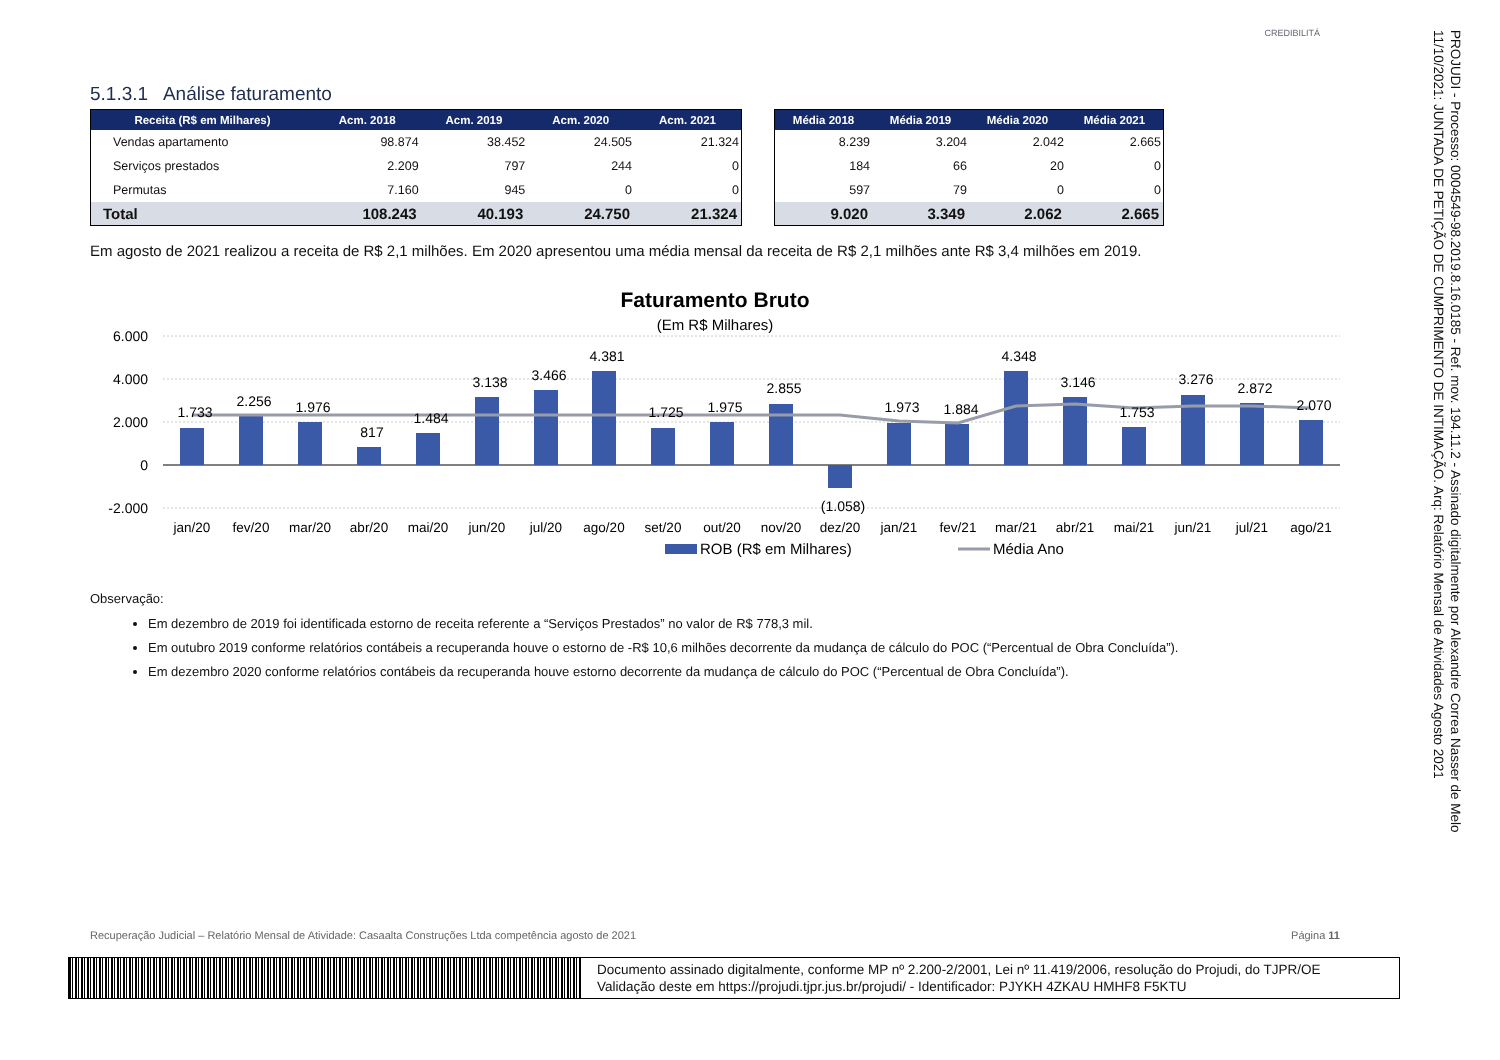CREDIBILITÁ
5.1.3.1 Análise faturamento
| Receita (R$ em Milhares) | Acm. 2018 | Acm. 2019 | Acm. 2020 | Acm. 2021 |
| --- | --- | --- | --- | --- |
| Vendas apartamento | 98.874 | 38.452 | 24.505 | 21.324 |
| Serviços prestados | 2.209 | 797 | 244 | 0 |
| Permutas | 7.160 | 945 | 0 | 0 |
| Total | 108.243 | 40.193 | 24.750 | 21.324 |
| Média 2018 | Média 2019 | Média 2020 | Média 2021 |
| --- | --- | --- | --- |
| 8.239 | 3.204 | 2.042 | 2.665 |
| 184 | 66 | 20 | 0 |
| 597 | 79 | 0 | 0 |
| 9.020 | 3.349 | 2.062 | 2.665 |
Em agosto de 2021 realizou a receita de R$ 2,1 milhões. Em 2020 apresentou uma média mensal da receita de R$ 2,1 milhões ante R$ 3,4 milhões em 2019.
Faturamento Bruto
(Em R$ Milhares)
6.000
4.000
2.000
0
-2.000
1.733
2.256
1.976
817
1.484
3.138
3.466
4.381
1.725
1.975
2.855
(1.058)
1.973
1.884
4.348
3.146
1.753
3.276
2.872
2.070
jan/20
fev/20
mar/20
abr/20
mai/20
jun/20
jul/20
ago/20
set/20
out/20
nov/20
dez/20
jan/21
fev/21
mar/21
abr/21
mai/21
jun/21
jul/21
ago/21
ROB (R$ em Milhares)
Média Ano
Observação:
Em dezembro de 2019 foi identificada estorno de receita referente a “Serviços Prestados” no valor de R$ 778,3 mil.
Em outubro 2019 conforme relatórios contábeis a recuperanda houve o estorno de -R$ 10,6 milhões decorrente da mudança de cálculo do POC (“Percentual de Obra Concluída”).
Em dezembro 2020 conforme relatórios contábeis da recuperanda houve estorno decorrente da mudança de cálculo do POC (“Percentual de Obra Concluída”).
Recuperação Judicial – Relatório Mensal de Atividade: Casaalta Construções Ltda competência agosto de 2021 Página 11
Documento assinado digitalmente, conforme MP nº 2.200-2/2001, Lei nº 11.419/2006, resolução do Projudi, do TJPR/OE
Validação deste em https://projudi.tjpr.jus.br/projudi/ - Identificador: PJYKH 4ZKAU HMHF8 F5KTU
PROJUDI - Processo: 0004549-98.2019.8.16.0185 - Ref. mov. 194.11.2 - Assinado digitalmente por Alexandre Correa Nasser de Melo
11/10/2021: JUNTADA DE PETIÇÃO DE CUMPRIMENTO DE INTIMAÇÃO. Arq: Relatório Mensal de Atividades Agosto 2021